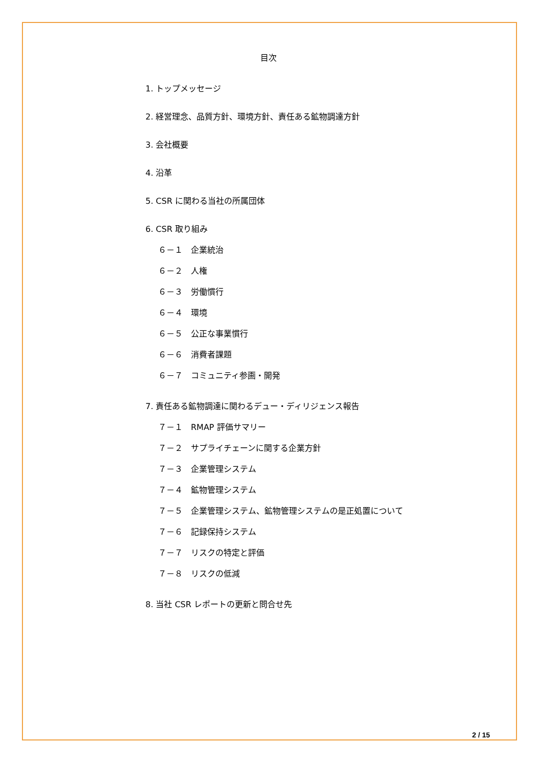目次
1. トップメッセージ
2. 経営理念、品質方針、環境方針、責任ある鉱物調達方針
3. 会社概要
4. 沿革
5. CSR に関わる当社の所属団体
6. CSR 取り組み
６－１　企業統治
６－２　人権
６－３　労働慣行
６－４　環境
６－５　公正な事業慣行
６－６　消費者課題
６－７　コミュニティ参画・開発
7. 責任ある鉱物調達に関わるデュー・ディリジェンス報告
７－１　RMAP 評価サマリー
７－２　サプライチェーンに関する企業方針
７－３　企業管理システム
７－４　鉱物管理システム
７－５　企業管理システム、鉱物管理システムの是正処置について
７－６　記録保持システム
７－７　リスクの特定と評価
７－８　リスクの低減
8. 当社 CSR レポートの更新と問合せ先
2 / 15